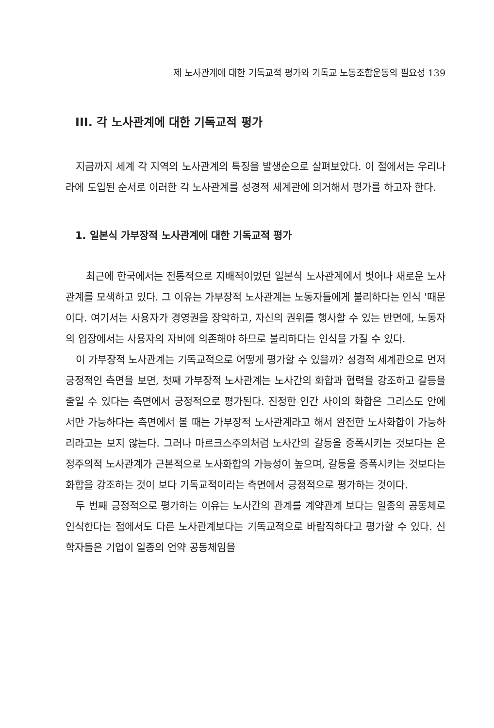제 노사관계에 대한 기독교적 평가와 기독교 노동조합운동의 필요성 139
III. 각 노사관계에 대한 기독교적 평가
지금까지 세계 각 지역의 노사관계의 특징을 발생순으로 살펴보았다. 이 절에서는 우리나라에 도입된 순서로 이러한 각 노사관계를 성경적 세계관에 의거해서 평가를 하고자 한다.
1. 일본식 가부장적 노사관계에 대한 기독교적 평가
최근에 한국에서는 전통적으로 지배적이었던 일본식 노사관계에서 벗어나 새로운 노사관계를 모색하고 있다. 그 이유는 가부장적 노사관계는 노동자들에게 불리하다는 인식 '때문이다. 여기서는 사용자가 경영권을 장악하고, 자신의 권위를 행사할 수 있는 반면에, 노동자의 입장에서는 사용자의 자비에 의존해야 하므로 불리하다는 인식을 가질 수 있다.
이 가부장적 노사관계는 기독교적으로 어떻게 평가할 수 있을까? 성경적 세계관으로 먼저 긍정적인 측면을 보면, 첫째 가부장적 노사관계는 노사간의 화합과 협력을 강조하고 갈등을 줄일 수 있다는 측면에서 긍정적으로 평가된다. 진정한 인간 사이의 화합은 그리스도 안에서만 가능하다는 측면에서 볼 때는 가부장적 노사관계라고 해서 완전한 노사화합이 가능하리라고는 보지 않는다. 그러나 마르크스주의처럼 노사간의 갈등을 증폭시키는 것보다는 온정주의적 노사관계가 근본적으로 노사화합의 가능성이 높으며, 갈등을 증폭시키는 것보다는 화합을 강조하는 것이 보다 기독교적이라는 측면에서 긍정적으로 평가하는 것이다.
두 번째 긍정적으로 평가하는 이유는 노사간의 관계를 계약관계 보다는 일종의 공동체로 인식한다는 점에서도 다른 노사관계보다는 기독교적으로 바람직하다고 평가할 수 있다. 신학자들은 기업이 일종의 언약 공동체임을